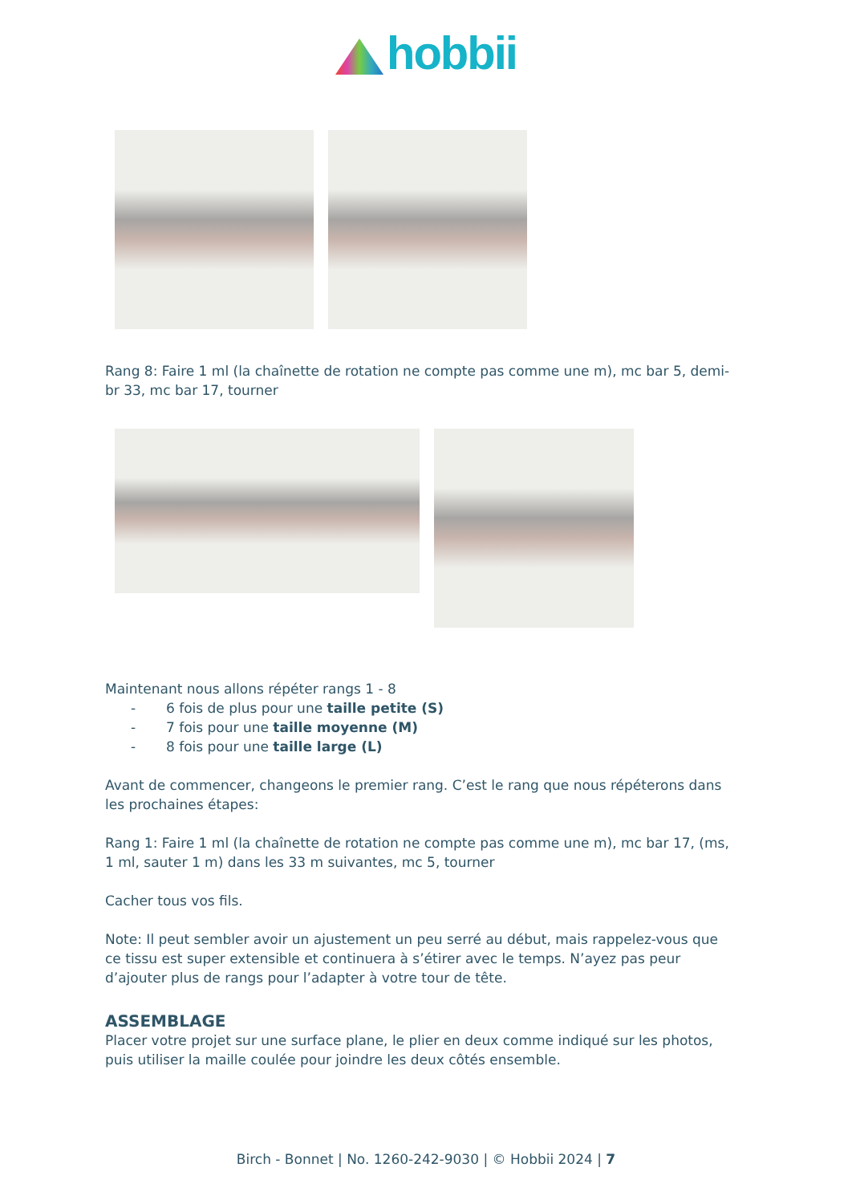hobbii
Rang 8: Faire 1 ml (la chaînette de rotation ne compte pas comme une m), mc bar 5, demi-br 33, mc bar 17, tourner
Maintenant nous allons répéter rangs 1 - 8
- 6 fois de plus pour une taille petite (S)
- 7 fois pour une taille moyenne (M)
- 8 fois pour une taille large (L)
Avant de commencer, changeons le premier rang. C’est le rang que nous répéterons dans les prochaines étapes:
Rang 1: Faire 1 ml (la chaînette de rotation ne compte pas comme une m), mc bar 17, (ms, 1 ml, sauter 1 m) dans les 33 m suivantes, mc 5, tourner
Cacher tous vos fils.
Note: Il peut sembler avoir un ajustement un peu serré au début, mais rappelez-vous que ce tissu est super extensible et continuera à s’étirer avec le temps. N’ayez pas peur d’ajouter plus de rangs pour l’adapter à votre tour de tête.
ASSEMBLAGE
Placer votre projet sur une surface plane, le plier en deux comme indiqué sur les photos, puis utiliser la maille coulée pour joindre les deux côtés ensemble.
Birch - Bonnet | No. 1260-242-9030 | © Hobbii 2024 | 7